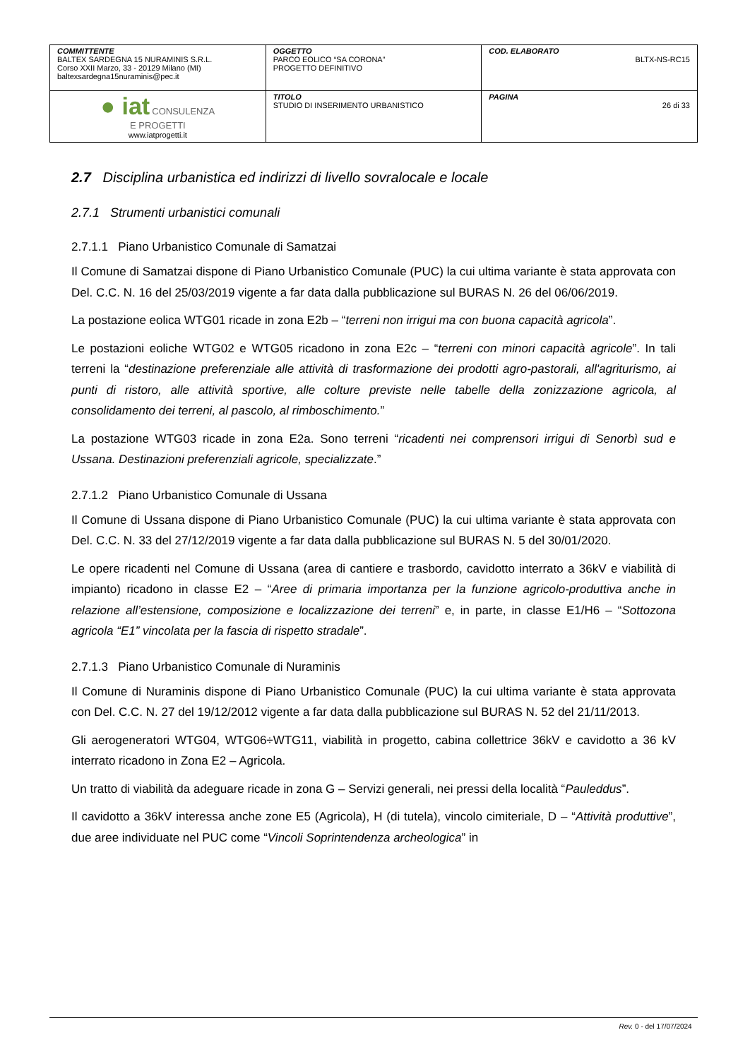| COMMITTENTE BALTEX SARDEGNA 15 NURAMINIS S.R.L. Corso XXII Marzo, 33 - 20129 Milano (MI) baltexsardegna15nuraminis@pec.it | OGGETTO PARCO EOLICO “SA CORONA” PROGETTO DEFINITIVO | COD. ELABORATO BLTX-NS-RC15 |
| ● iat CONSULENZA E PROGETTI www.iatprogetti.it | TITOLO STUDIO DI INSERIMENTO URBANISTICO | PAGINA 26 di 33 |
2.7 Disciplina urbanistica ed indirizzi di livello sovralocale e locale
2.7.1 Strumenti urbanistici comunali
2.7.1.1 Piano Urbanistico Comunale di Samatzai
Il Comune di Samatzai dispone di Piano Urbanistico Comunale (PUC) la cui ultima variante è stata approvata con Del. C.C. N. 16 del 25/03/2019 vigente a far data dalla pubblicazione sul BURAS N. 26 del 06/06/2019.
La postazione eolica WTG01 ricade in zona E2b – “terreni non irrigui ma con buona capacità agricola”.
Le postazioni eoliche WTG02 e WTG05 ricadono in zona E2c – “terreni con minori capacità agricole”. In tali terreni la “destinazione preferenziale alle attività di trasformazione dei prodotti agro-pastorali, all'agriturismo, ai punti di ristoro, alle attività sportive, alle colture previste nelle tabelle della zonizzazione agricola, al consolidamento dei terreni, al pascolo, al rimboschimento.”
La postazione WTG03 ricade in zona E2a. Sono terreni “ricadenti nei comprensori irrigui di Senorbì sud e Ussana. Destinazioni preferenziali agricole, specializzate.”
2.7.1.2 Piano Urbanistico Comunale di Ussana
Il Comune di Ussana dispone di Piano Urbanistico Comunale (PUC) la cui ultima variante è stata approvata con Del. C.C. N. 33 del 27/12/2019 vigente a far data dalla pubblicazione sul BURAS N. 5 del 30/01/2020.
Le opere ricadenti nel Comune di Ussana (area di cantiere e trasbordo, cavidotto interrato a 36kV e viabilità di impianto) ricadono in classe E2 – “Aree di primaria importanza per la funzione agricolo-produttiva anche in relazione all’estensione, composizione e localizzazione dei terreni” e, in parte, in classe E1/H6 – “Sottozona agricola “E1” vincolata per la fascia di rispetto stradale”.
2.7.1.3 Piano Urbanistico Comunale di Nuraminis
Il Comune di Nuraminis dispone di Piano Urbanistico Comunale (PUC) la cui ultima variante è stata approvata con Del. C.C. N. 27 del 19/12/2012 vigente a far data dalla pubblicazione sul BURAS N. 52 del 21/11/2013.
Gli aerogeneratori WTG04, WTG06÷WTG11, viabilità in progetto, cabina collettrice 36kV e cavidotto a 36 kV interrato ricadono in Zona E2 – Agricola.
Un tratto di viabilità da adeguare ricade in zona G – Servizi generali, nei pressi della località “Pauleddus”.
Il cavidotto a 36kV interessa anche zone E5 (Agricola), H (di tutela), vincolo cimiteriale, D – “Attività produttive”, due aree individuate nel PUC come “Vincoli Soprintendenza archeologica” in
Rev. 0 - del 17/07/2024